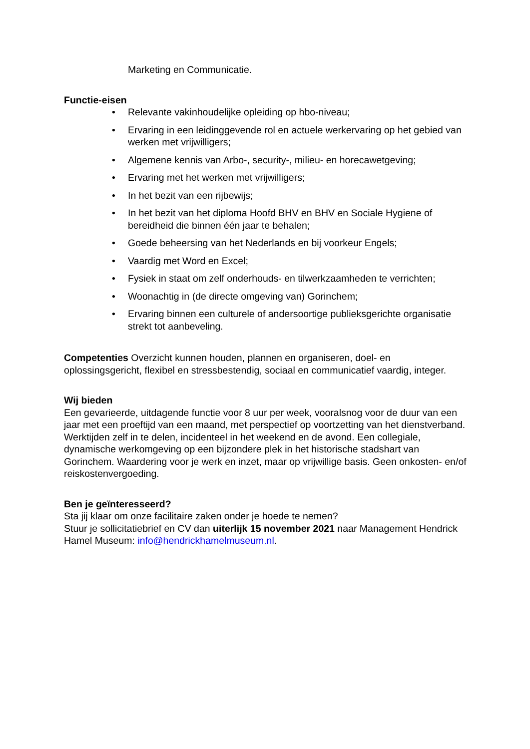Marketing en Communicatie.
Functie-eisen
• Relevante vakinhoudelijke opleiding op hbo-niveau;
• Ervaring in een leidinggevende rol en actuele werkervaring op het gebied van werken met vrijwilligers;
• Algemene kennis van Arbo-, security-, milieu- en horecawetgeving;
• Ervaring met het werken met vrijwilligers;
• In het bezit van een rijbewijs;
• In het bezit van het diploma Hoofd BHV en BHV en Sociale Hygiene of bereidheid die binnen één jaar te behalen;
• Goede beheersing van het Nederlands en bij voorkeur Engels;
• Vaardig met Word en Excel;
• Fysiek in staat om zelf onderhouds- en tilwerkzaamheden te verrichten;
• Woonachtig in (de directe omgeving van) Gorinchem;
• Ervaring binnen een culturele of andersoortige publieksgerichte organisatie strekt tot aanbeveling.
Competenties Overzicht kunnen houden, plannen en organiseren, doel- en oplossingsgericht, flexibel en stressbestendig, sociaal en communicatief vaardig, integer.
Wij bieden
Een gevarieerde, uitdagende functie voor 8 uur per week, vooralsnog voor de duur van een jaar met een proeftijd van een maand, met perspectief op voortzetting van het dienstverband. Werktijden zelf in te delen, incidenteel in het weekend en de avond. Een collegiale, dynamische werkomgeving op een bijzondere plek in het historische stadshart van Gorinchem. Waardering voor je werk en inzet, maar op vrijwillige basis. Geen onkosten- en/of reiskostenvergoeding.
Ben je geïnteresseerd?
Sta jij klaar om onze facilitaire zaken onder je hoede te nemen?
Stuur je sollicitatiebrief en CV dan uiterlijk 15 november 2021 naar Management Hendrick Hamel Museum: info@hendrickhamelmuseum.nl.